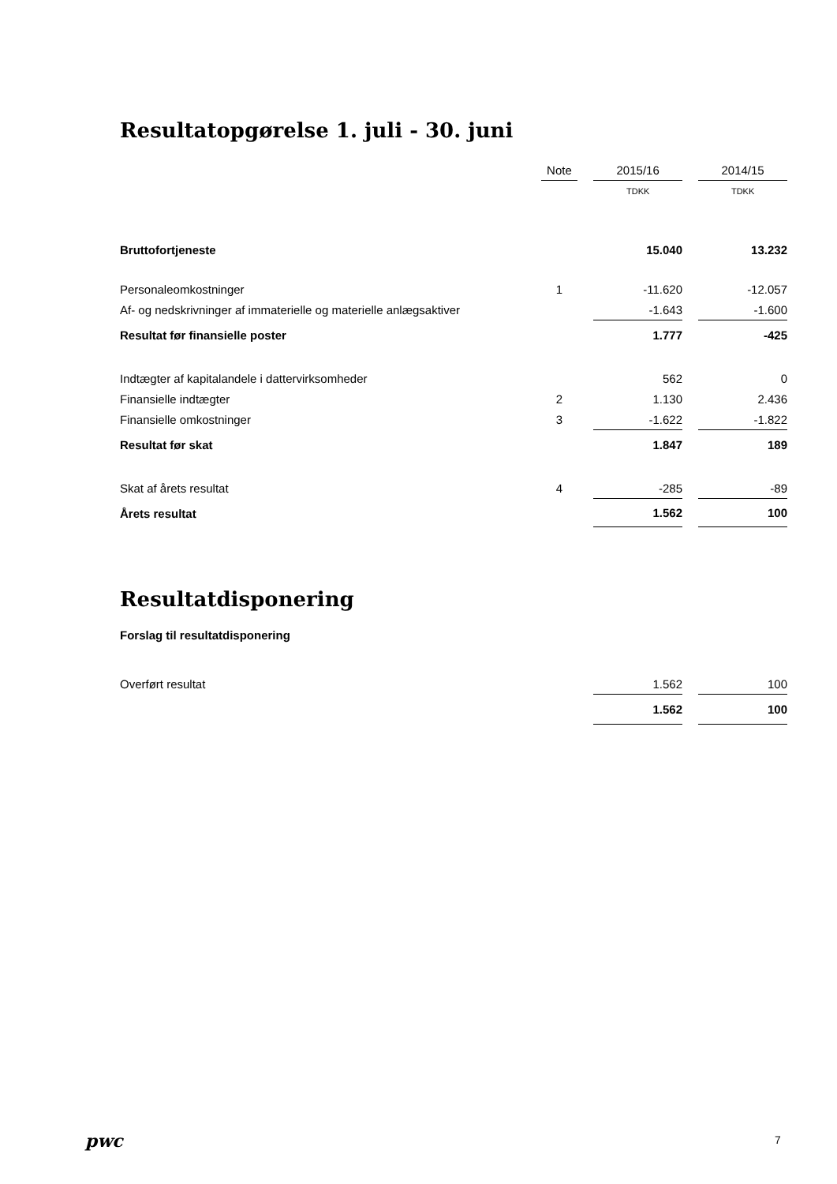Resultatopgørelse 1. juli - 30. juni
| | Note | | 2015/16 | | 2014/15 |
| --- | --- | --- | --- | --- | --- |
| | | | TDKK | | TDKK |
| Bruttofortjeneste | | | 15.040 | | 13.232 |
| Personaleomkostninger | 1 | | -11.620 | | -12.057 |
| Af- og nedskrivninger af immaterielle og materielle anlægsaktiver | | | -1.643 | | -1.600 |
| Resultat før finansielle poster | | | 1.777 | | -425 |
| Indtægter af kapitalandele i dattervirksomheder | | | 562 | | 0 |
| Finansielle indtægter | 2 | | 1.130 | | 2.436 |
| Finansielle omkostninger | 3 | | -1.622 | | -1.822 |
| Resultat før skat | | | 1.847 | | 189 |
| Skat af årets resultat | 4 | | -285 | | -89 |
| Årets resultat | | | 1.562 | | 100 |
Resultatdisponering
Forslag til resultatdisponering
| Overført resultat | | | 1.562 | | 100 |
| | | | 1.562 | | 100 |
pwc 7